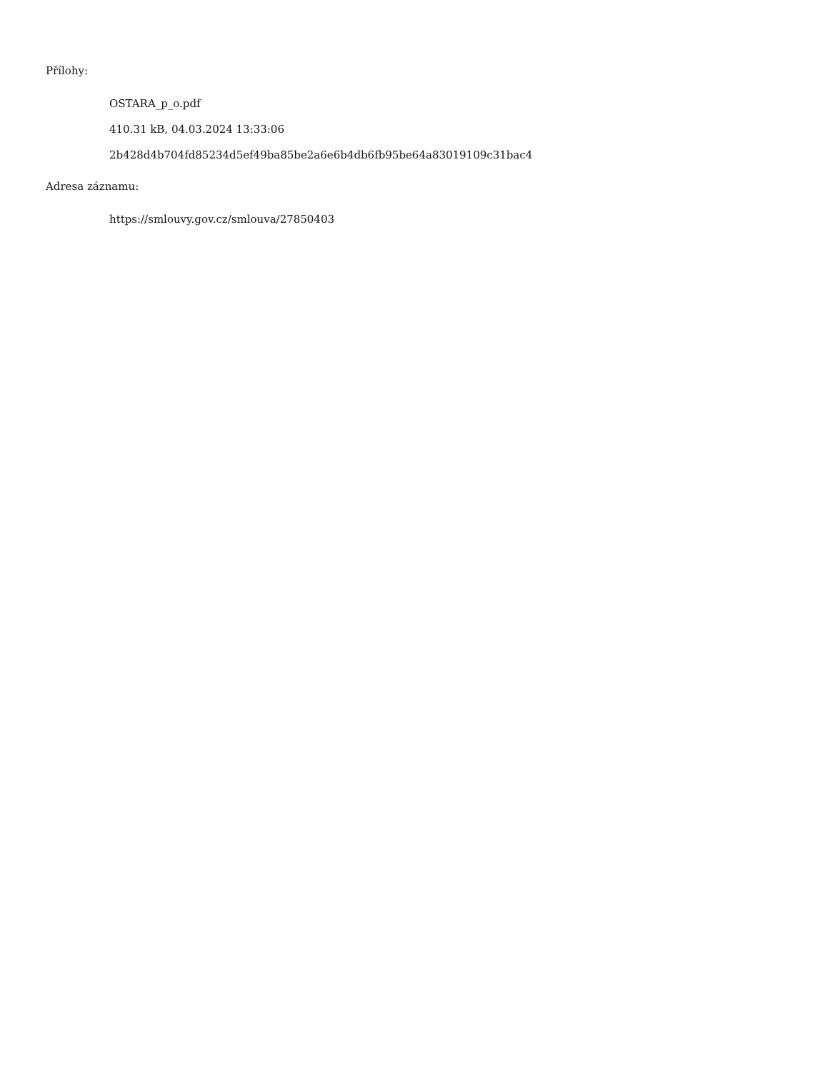Přílohy:
OSTARA_p_o.pdf
410.31 kB, 04.03.2024 13:33:06
2b428d4b704fd85234d5ef49ba85be2a6e6b4db6fb95be64a83019109c31bac4
Adresa záznamu:
https://smlouvy.gov.cz/smlouva/27850403